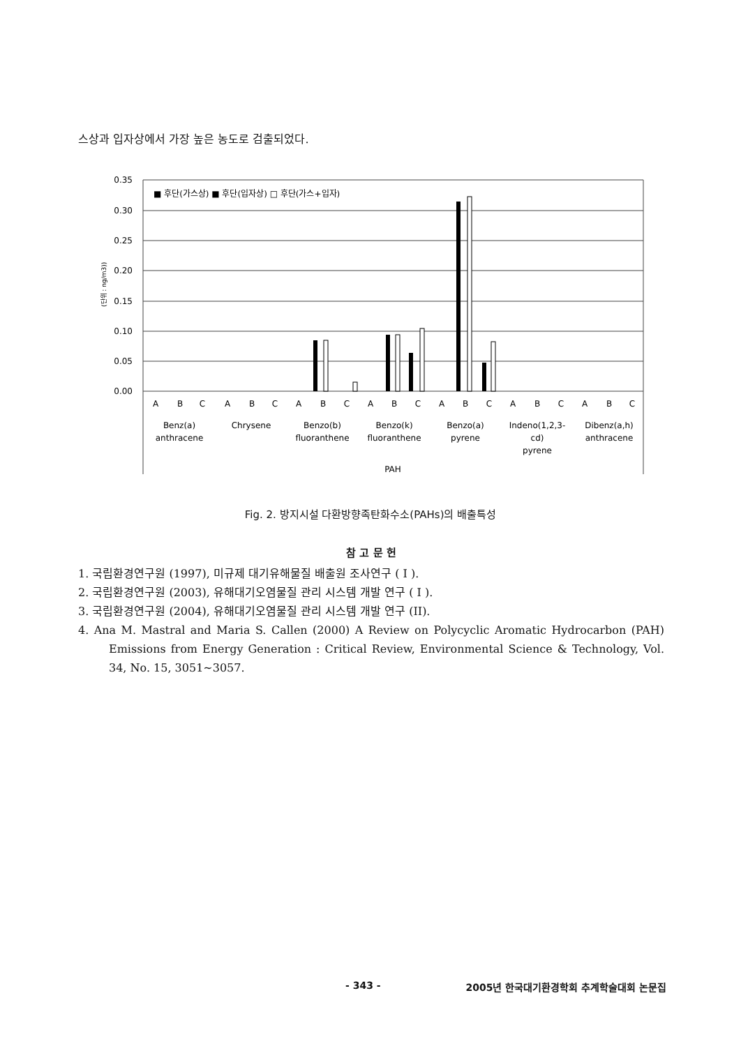스상과 입자상에서 가장 높은 농도로 검출되었다.
0.35
0.30
0.25
0.20
0.15
0.10
0.05
0.00
(단위 : ng/m3))
■ 후단(가스상) ■ 후단(입자상) □ 후단(가스+입자)
A
B
C
A
B
C
A
B
C
A
B
C
A
B
C
A
B
C
A
B
C
Benz(a)
anthracene
Chrysene
Benzo(b)
fluoranthene
Benzo(k)
fluoranthene
Benzo(a)
pyrene
Indeno(1,2,3-
cd)
pyrene
Dibenz(a,h)
anthracene
PAH
Fig. 2. 방지시설 다환방향족탄화수소(PAHs)의 배출특성
참 고 문 헌
1. 국립환경연구원 (1997), 미규제 대기유해물질 배출원 조사연구 ( I ).
2. 국립환경연구원 (2003), 유해대기오염물질 관리 시스템 개발 연구 ( I ).
3. 국립환경연구원 (2004), 유해대기오염물질 관리 시스템 개발 연구 (II).
4. Ana M. Mastral and Maria S. Callen (2000) A Review on Polycyclic Aromatic Hydrocarbon (PAH) Emissions from Energy Generation : Critical Review, Environmental Science & Technology, Vol. 34, No. 15, 3051~3057.
- 343 - 2005년 한국대기환경학회 추계학술대회 논문집